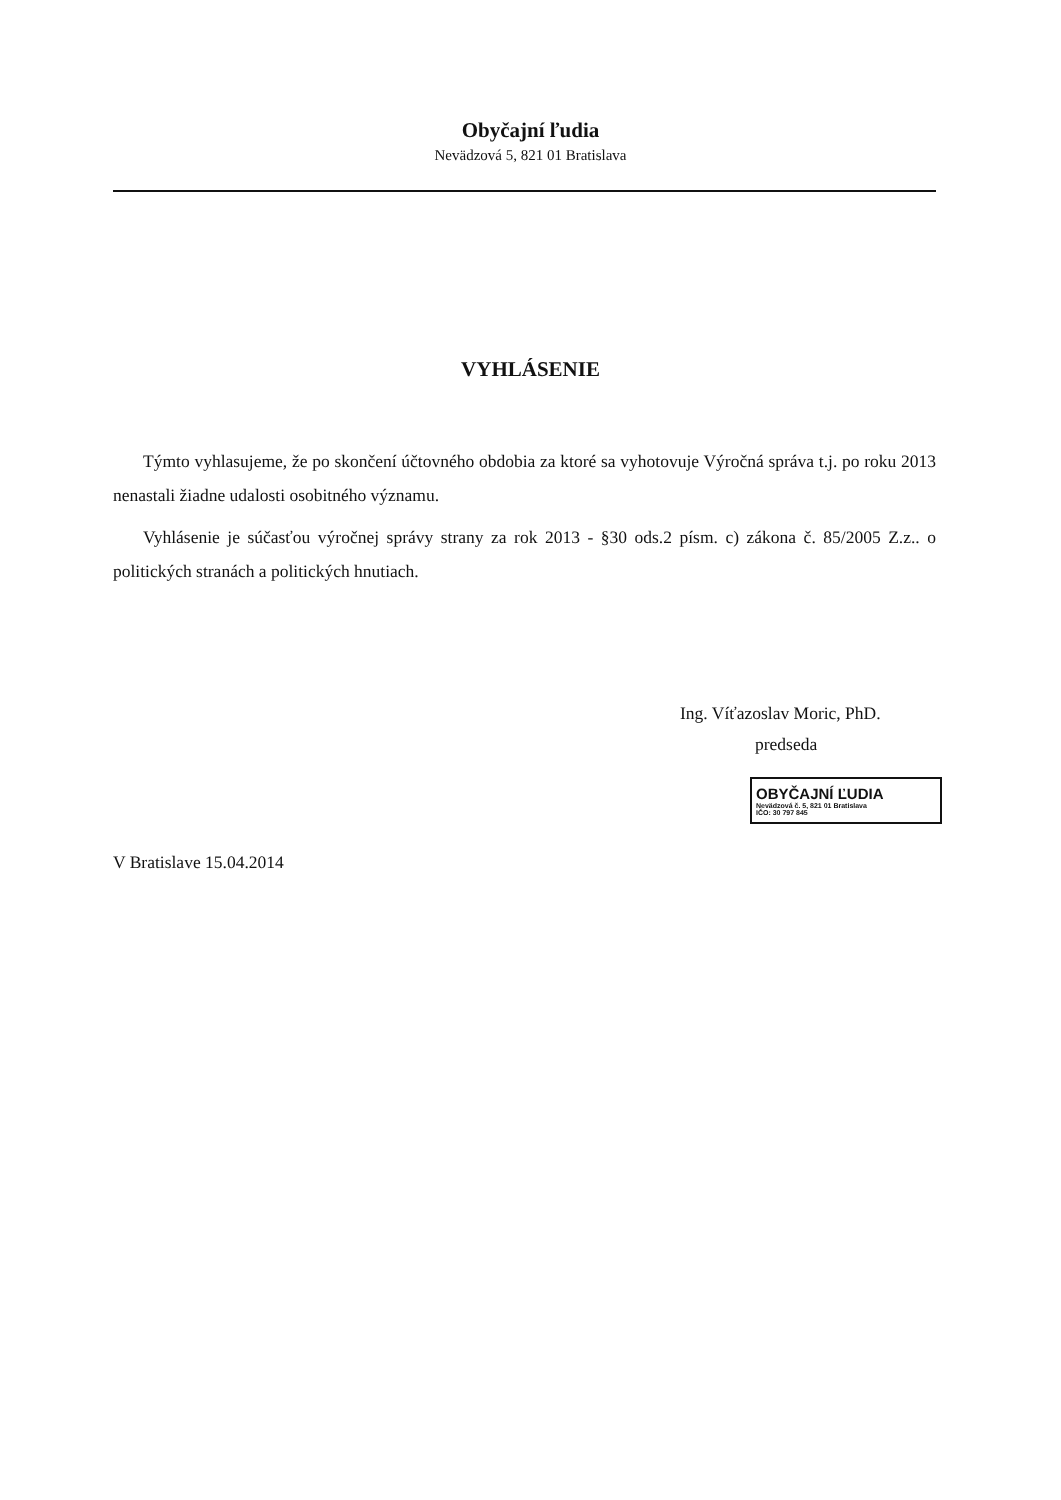Obyčajní ľudia
Nevädzová 5, 821 01 Bratislava
VYHLÁSENIE
Týmto vyhlasujeme, že po skončení účtovného obdobia za ktoré sa vyhotovuje Výročná správa t.j. po roku 2013 nenastali žiadne udalosti osobitného významu.
Vyhlásenie je súčasťou výročnej správy strany za rok 2013 - §30 ods.2 písm. c) zákona č. 85/2005 Z.z.. o politických stranách a politických hnutiach.
Ing. Víťazoslav Moric, PhD.
predseda
OBYČAJNÍ ĽUDIA
Nevädzová č. 5, 821 01 Bratislava
IČO: 30 797 845
V Bratislave 15.04.2014